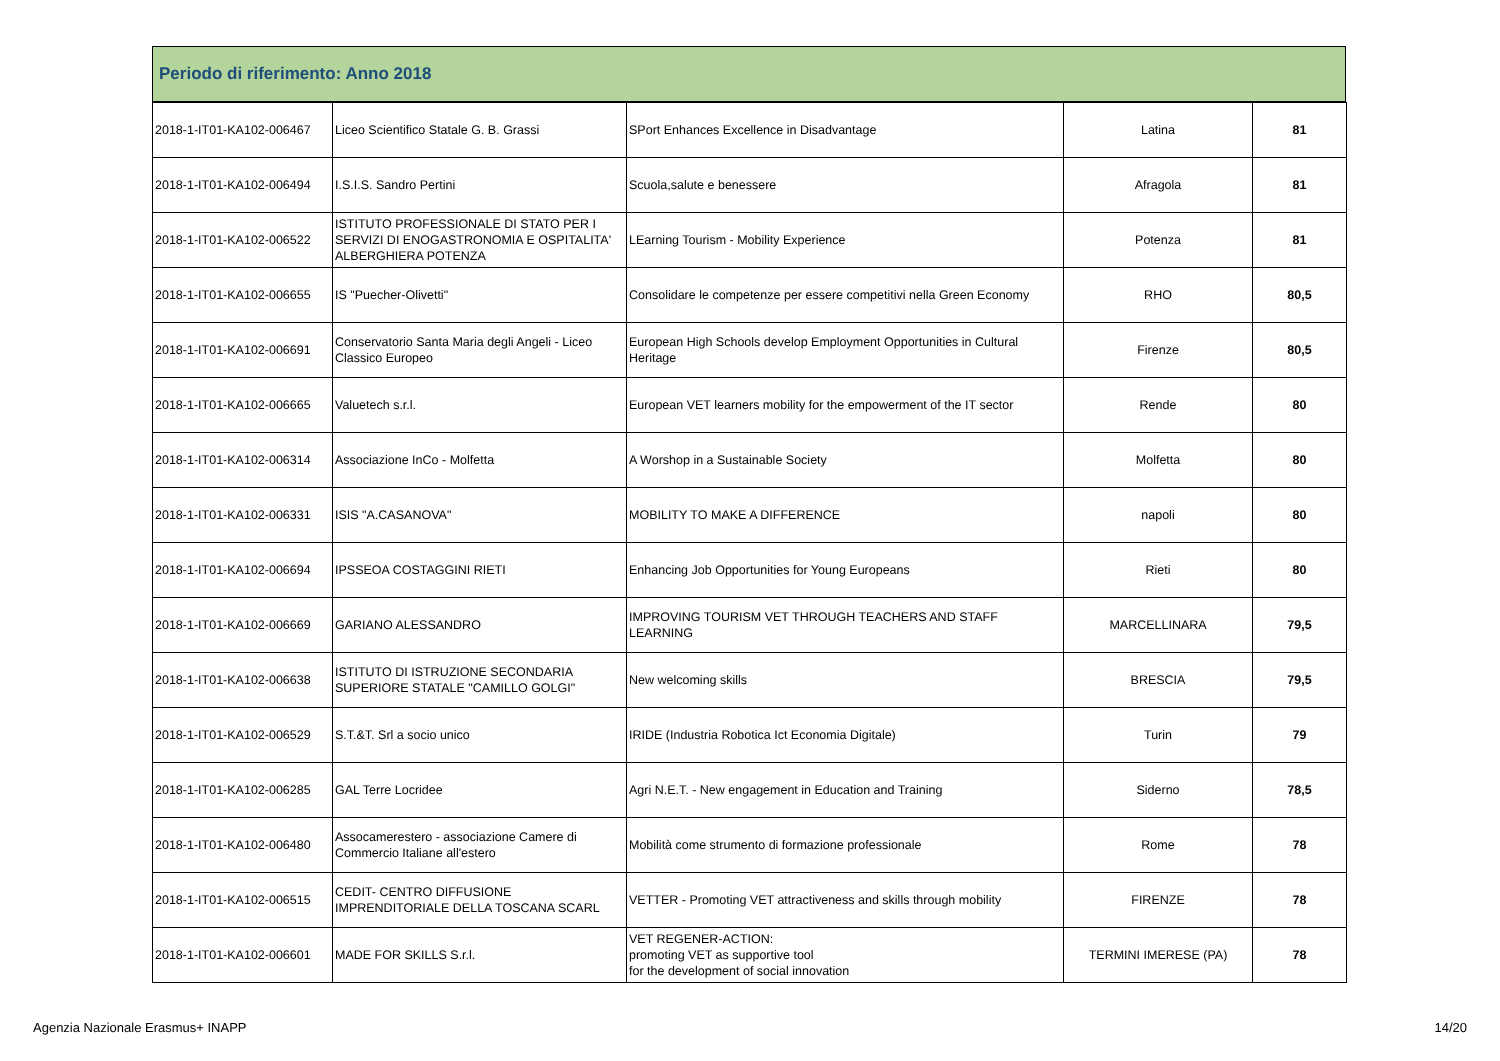Periodo di riferimento: Anno 2018
| 2018-1-IT01-KA102-006467 | Liceo Scientifico Statale G. B. Grassi | SPort Enhances Excellence in Disadvantage | Latina | 81 |
| 2018-1-IT01-KA102-006494 | I.S.I.S. Sandro Pertini | Scuola,salute e benessere | Afragola | 81 |
| 2018-1-IT01-KA102-006522 | ISTITUTO PROFESSIONALE DI STATO PER I SERVIZI DI ENOGASTRONOMIA E OSPITALITA' ALBERGHIERA POTENZA | LEarning Tourism - Mobility Experience | Potenza | 81 |
| 2018-1-IT01-KA102-006655 | IS "Puecher-Olivetti" | Consolidare le competenze per essere competitivi nella Green Economy | RHO | 80,5 |
| 2018-1-IT01-KA102-006691 | Conservatorio Santa Maria degli Angeli - Liceo Classico Europeo | European High Schools develop Employment Opportunities in Cultural Heritage | Firenze | 80,5 |
| 2018-1-IT01-KA102-006665 | Valuetech s.r.l. | European VET learners mobility for the empowerment of the IT sector | Rende | 80 |
| 2018-1-IT01-KA102-006314 | Associazione InCo - Molfetta | A Worshop in a Sustainable Society | Molfetta | 80 |
| 2018-1-IT01-KA102-006331 | ISIS "A.CASANOVA" | MOBILITY TO MAKE A DIFFERENCE | napoli | 80 |
| 2018-1-IT01-KA102-006694 | IPSSEOA COSTAGGINI RIETI | Enhancing Job Opportunities for Young Europeans | Rieti | 80 |
| 2018-1-IT01-KA102-006669 | GARIANO ALESSANDRO | IMPROVING TOURISM VET THROUGH TEACHERS AND STAFF LEARNING | MARCELLINARA | 79,5 |
| 2018-1-IT01-KA102-006638 | ISTITUTO DI ISTRUZIONE SECONDARIA SUPERIORE STATALE "CAMILLO GOLGI" | New welcoming skills | BRESCIA | 79,5 |
| 2018-1-IT01-KA102-006529 | S.T.&T. Srl a socio unico | IRIDE (Industria Robotica Ict Economia Digitale) | Turin | 79 |
| 2018-1-IT01-KA102-006285 | GAL Terre Locridee | Agri N.E.T. - New engagement in Education and Training | Siderno | 78,5 |
| 2018-1-IT01-KA102-006480 | Assocamerestero - associazione Camere di Commercio Italiane all'estero | Mobilità come strumento di formazione professionale | Rome | 78 |
| 2018-1-IT01-KA102-006515 | CEDIT- CENTRO DIFFUSIONE IMPRENDITORIALE DELLA TOSCANA SCARL | VETTER - Promoting VET attractiveness and skills through mobility | FIRENZE | 78 |
| 2018-1-IT01-KA102-006601 | MADE FOR SKILLS S.r.l. | VET REGENER-ACTION: promoting VET as supportive tool for the development of social innovation | TERMINI IMERESE (PA) | 78 |
Agenzia Nazionale Erasmus+ INAPP 14/20